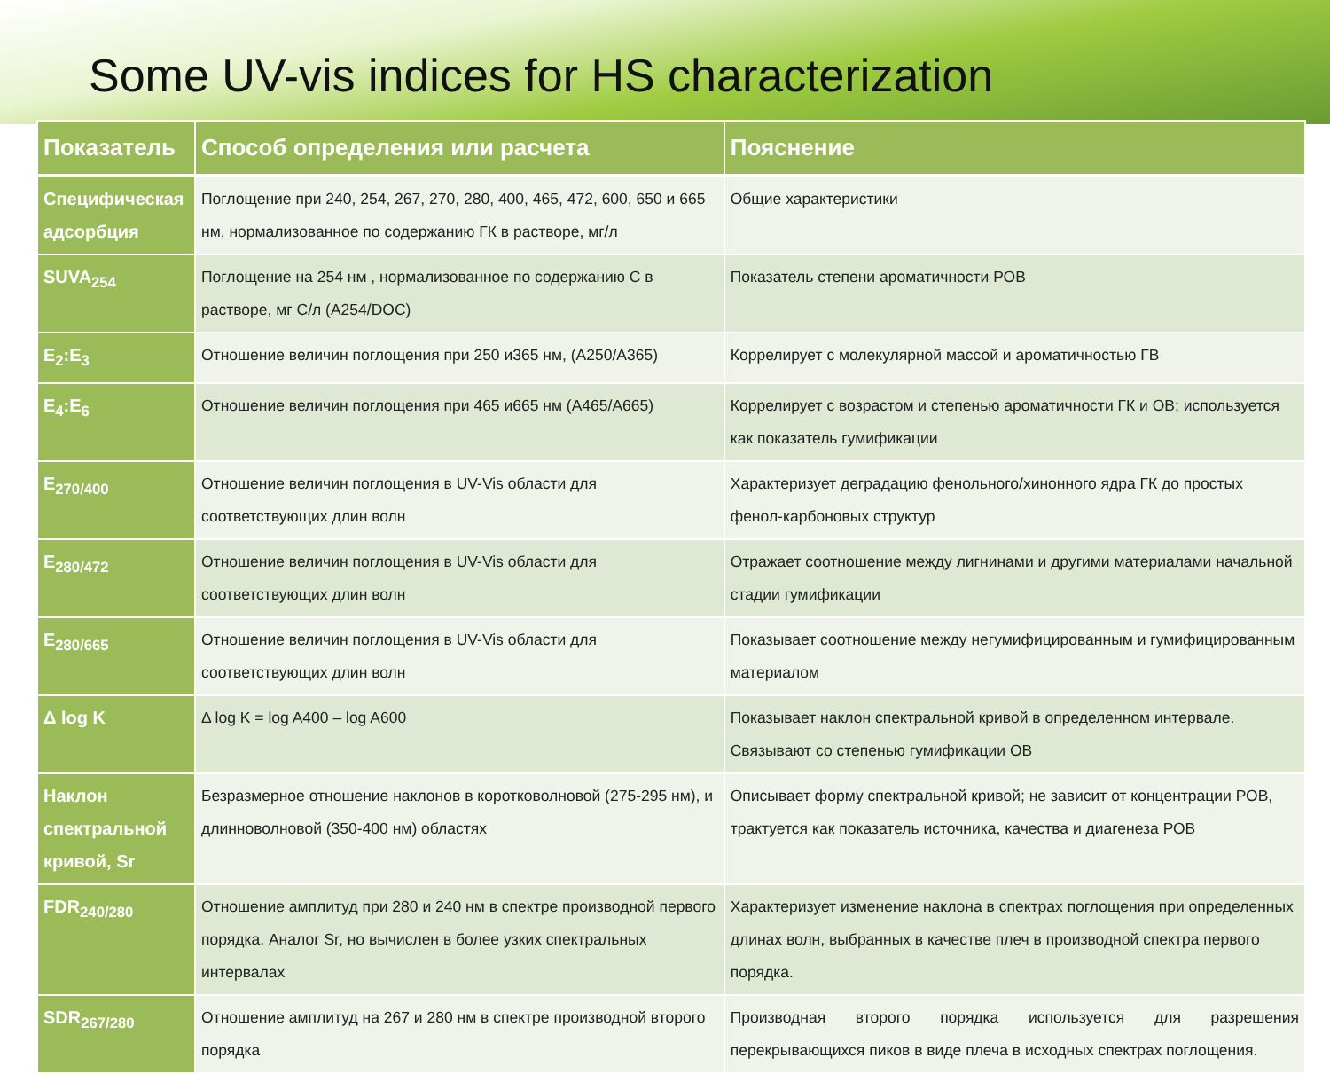Some UV-vis indices for HS characterization
| Показатель | Способ определения или расчета | Пояснение |
| --- | --- | --- |
| Специфическая адсорбция | Поглощение при 240, 254, 267, 270, 280, 400, 465, 472, 600, 650 и 665 нм, нормализованное по содержанию ГК в растворе, мг/л | Общие характеристики |
| SUVA<sub>254</sub> | Поглощение на 254 нм , нормализованное по содержанию С в растворе, мг С/л (A254/DOC) | Показатель степени ароматичности РОВ |
| E<sub>2</sub>:E<sub>3</sub> | Отношение величин поглощения при 250 и365 нм, (A250/A365) | Коррелирует с молекулярной массой и ароматичностью ГВ |
| E<sub>4</sub>:E<sub>6</sub> | Отношение величин поглощения при 465 и665 нм (A465/A665) | Коррелирует с возрастом и степенью ароматичности ГК и ОВ; используется как показатель гумификации |
| E<sub>270/400</sub> | Отношение величин поглощения в UV-Vis области для соответствующих длин волн | Характеризует деградацию фенольного/хинонного ядра ГК до простых фенол-карбоновых структур |
| E<sub>280/472</sub> | Отношение величин поглощения в UV-Vis области для соответствующих длин волн | Отражает соотношение между лигнинами и другими материалами начальной стадии гумификации |
| E<sub>280/665</sub> | Отношение величин поглощения в UV-Vis области для соответствующих длин волн | Показывает соотношение между негумифицированным и гумифицированным материалом |
| Δ log K | Δ log K = log A400 – log A600 | Показывает наклон спектральной кривой в определенном интервале. Связывают со степенью гумификации ОВ |
| Наклон спектральной кривой, Sr | Безразмерное отношение наклонов в коротковолновой (275-295 нм), и длинноволновой (350-400 нм) областях | Описывает форму спектральной кривой; не зависит от концентрации РОВ, трактуется как показатель источника, качества и диагенеза РОВ |
| FDR<sub>240/280</sub> | Отношение амплитуд при 280 и 240 нм в спектре производной первого порядка. Аналог Sr, но вычислен в более узких спектральных интервалах | Характеризует изменение наклона в спектрах поглощения при определенных длинах волн, выбранных в качестве плеч в производной спектра первого порядка. |
| SDR<sub>267/280</sub> | Отношение амплитуд на 267 и 280 нм в спектре производной второго порядка | Производная второго порядка используется для разрешения перекрывающихся пиков в виде плеча в исходных спектрах поглощения. |